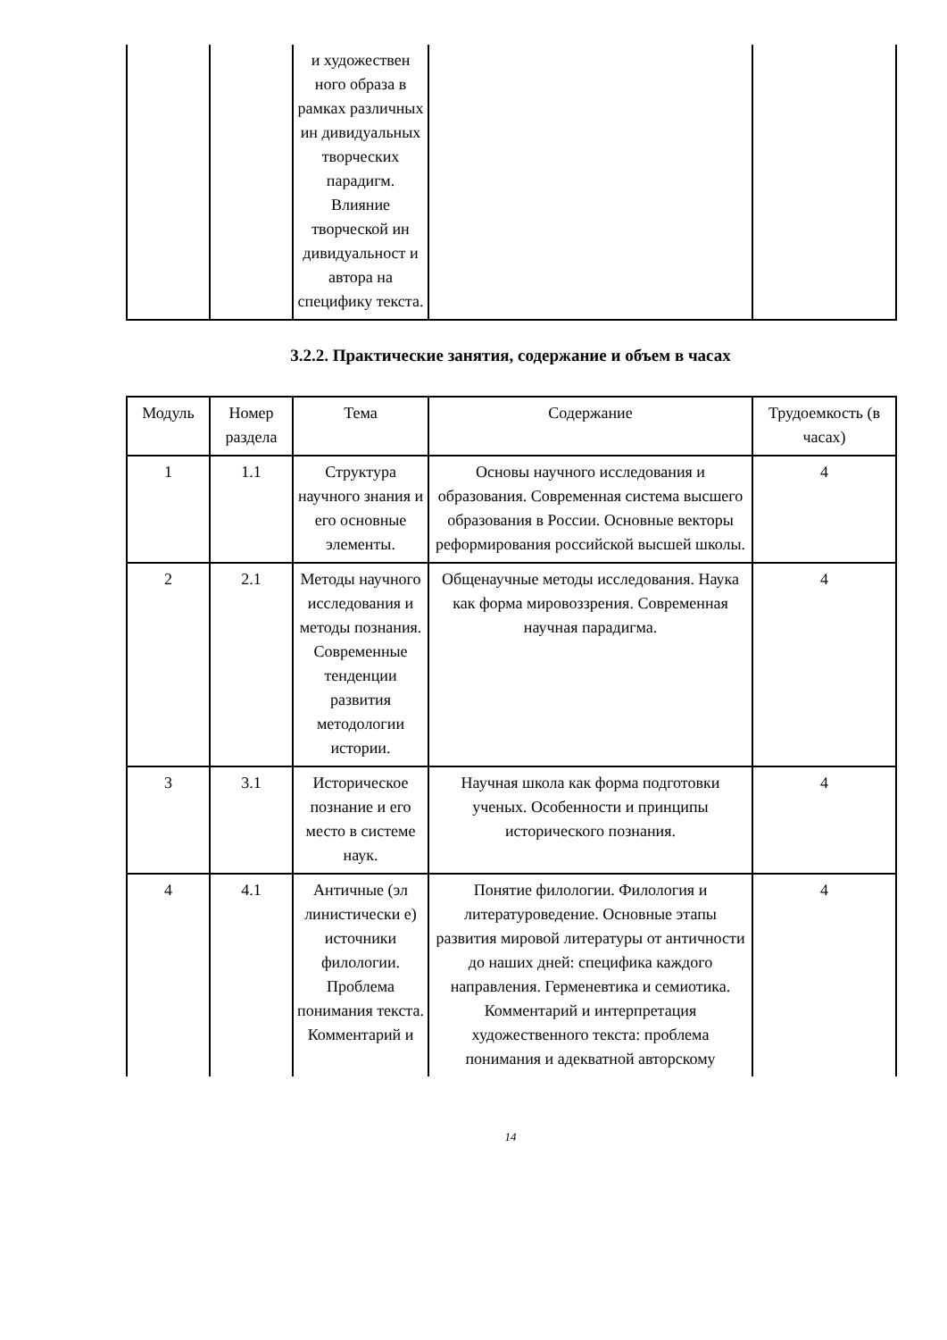| | | и художествен ного образа в рамках различных ин дивидуальных творческих парадигм. Влияние творческой ин дивидуальност и автора на специфику текста. | | |
3.2.2. Практические занятия, содержание и объем в часах
| Модуль | Номер раздела | Тема | Содержание | Трудоемкость (в часах) |
| --- | --- | --- | --- | --- |
| 1 | 1.1 | Структура научного знания и его основные элементы. | Основы научного исследования и образования. Современная система высшего образования в России. Основные векторы реформирования российской высшей школы. | 4 |
| 2 | 2.1 | Методы научного исследования и методы познания. Современные тенденции развития методологии истории. | Общенаучные методы исследования. Наука как форма мировоззрения. Современная научная парадигма. | 4 |
| 3 | 3.1 | Историческое познание и его место в системе наук. | Научная школа как форма подготовки ученых. Особенности и принципы исторического познания. | 4 |
| 4 | 4.1 | Античные (эл линистически е) источники филологии. Проблема понимания текста. Комментарий и | Понятие филологии. Филология и литературоведение. Основные этапы развития мировой литературы от античности до наших дней: специфика каждого направления. Герменевтика и семиотика. Комментарий и интерпретация художественного текста: проблема понимания и адекватной авторскому | 4 |
14